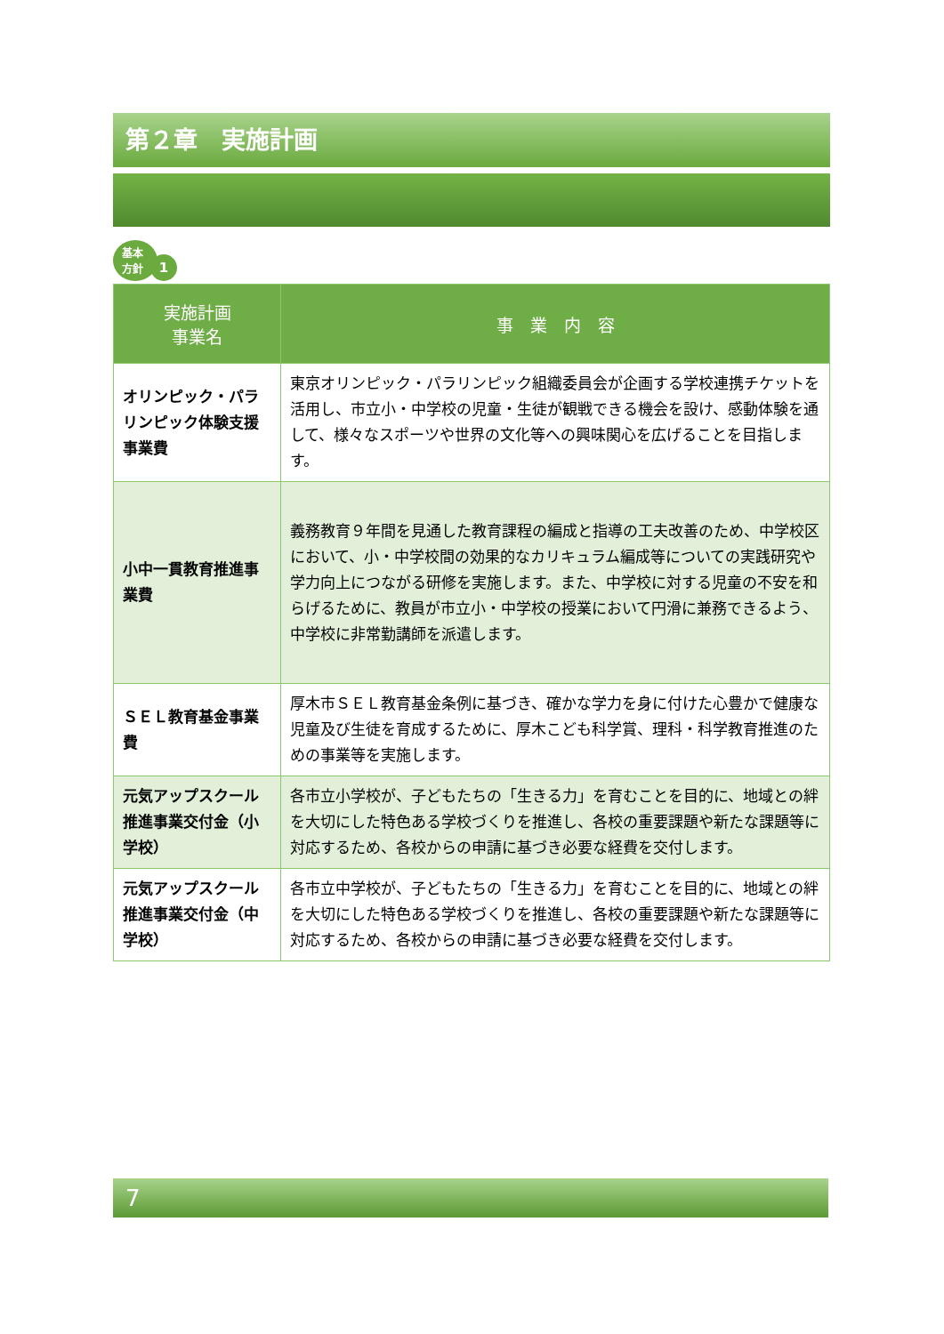第２章　実施計画
基本
方針
1
| 実施計画 事業名 | 事 業 内 容 |
| --- | --- |
| オリンピック・パラリンピック体験支援事業費 | 東京オリンピック・パラリンピック組織委員会が企画する学校連携チケットを活用し、市立小・中学校の児童・生徒が観戦できる機会を設け、感動体験を通して、様々なスポーツや世界の文化等への興味関心を広げることを目指します。 |
| 小中一貫教育推進事業費 | 義務教育９年間を見通した教育課程の編成と指導の工夫改善のため、中学校区において、小・中学校間の効果的なカリキュラム編成等についての実践研究や学力向上につながる研修を実施します。また、中学校に対する児童の不安を和らげるために、教員が市立小・中学校の授業において円滑に兼務できるよう、中学校に非常勤講師を派遣します。 |
| ＳＥＬ教育基金事業費 | 厚木市ＳＥＬ教育基金条例に基づき、確かな学力を身に付けた心豊かで健康な児童及び生徒を育成するために、厚木こども科学賞、理科・科学教育推進のための事業等を実施します。 |
| 元気アップスクール推進事業交付金（小学校） | 各市立小学校が、子どもたちの「生きる力」を育むことを目的に、地域との絆を大切にした特色ある学校づくりを推進し、各校の重要課題や新たな課題等に対応するため、各校からの申請に基づき必要な経費を交付します。 |
| 元気アップスクール推進事業交付金（中学校） | 各市立中学校が、子どもたちの「生きる力」を育むことを目的に、地域との絆を大切にした特色ある学校づくりを推進し、各校の重要課題や新たな課題等に対応するため、各校からの申請に基づき必要な経費を交付します。 |
7